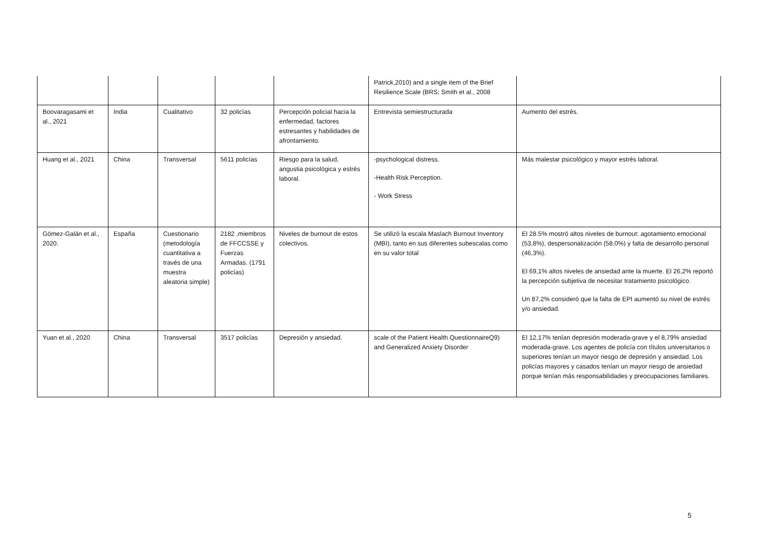| | | | | | Patrick,2010) and a single item of the Brief Resilience Scale (BRS; Smith et al., 2008 | |
| Boovaragasami et al., 2021 | India | Cualitativo | 32 policías | Percepción policial hacia la enfermedad, factores estresantes y habilidades de afrontamiento. | Entrevista semiestructurada | Aumento del estrés. |
| Huang et al., 2021 | China | Transversal | 5611 policías | Riesgo para la salud, angustia psicológica y estrés laboral. | -psychological distress. -Health Risk Perception. - Work Stress | Más malestar psicológico y mayor estrés laboral. |
| Gómez-Galán et al., 2020. | España | Cuestionario (metodología cuantitativa a través de una muestra aleatoria simple) | 2182 ,miembros de FFCCSSE y Fuerzas Armadas. (1791 policías) | Niveles de burnout de estos colectivos. | Se utilizó la escala Maslach Burnout Inventory (MBI), tanto en sus diferentes subescalas como en su valor total | El 28.5% mostró altos niveles de burnout: agotamiento emocional (53,8%), despersonalización (58,0%) y falta de desarrollo personal (46,3%). El 69,1% altos niveles de ansiedad ante la muerte. El 26,2% reportó la percepción subjetiva de necesitar tratamiento psicológico. Un 87,2% consideró que la falta de EPI aumentó su nivel de estrés y/o ansiedad. |
| Yuan et al., 2020 | China | Transversal | 3517 policías | Depresión y ansiedad. | scale of the Patient Health QuestionnaireQ9) and Generalized Anxiety Disorder | El 12,17% tenían depresión moderada-grave y el 8,79% ansiedad moderada-grave. Los agentes de policía con títulos universitarios o superiores tenían un mayor riesgo de depresión y ansiedad. Los policías mayores y casados tenían un mayor riesgo de ansiedad porque tenían más responsabilidades y preocupaciones familiares. |
5